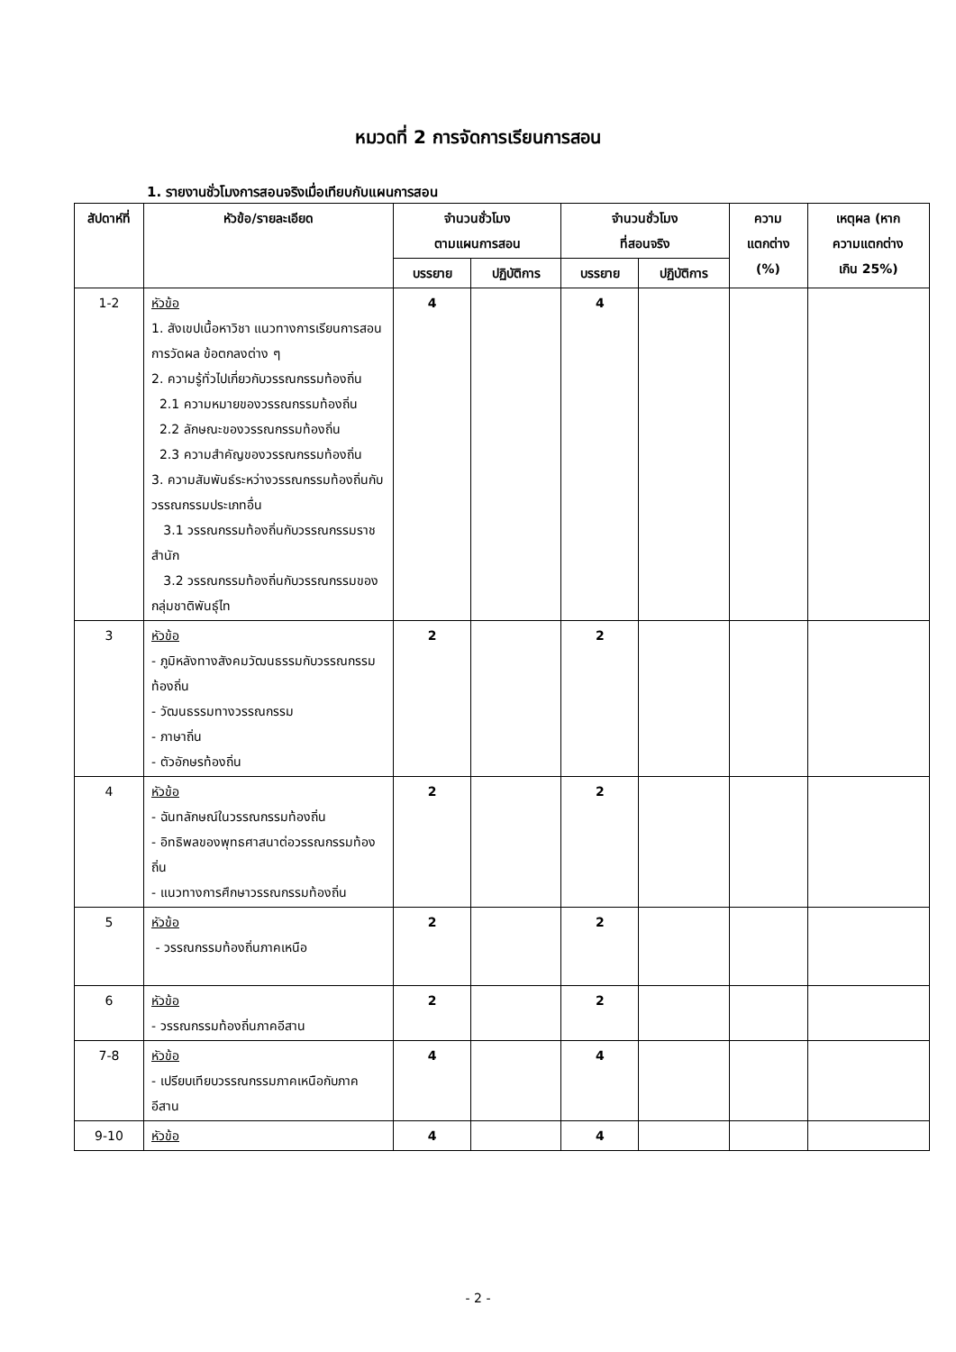หมวดที่ 2 การจัดการเรียนการสอน
1. รายงานชั่วโมงการสอนจริงเมื่อเทียบกับแผนการสอน
| สัปดาห์ที่ | หัวข้อ/รายละเอียด | จำนวนชั่วโมง ตามแผนการสอน | | จำนวนชั่วโมง ที่สอนจริง | | ความ แตกต่าง (%) | เหตุผล (หาก ความแตกต่าง เกิน 25%) |
| --- | --- | --- | --- | --- | --- | --- | --- |
| | | บรรยาย | ปฏิบัติการ | บรรยาย | ปฏิบัติการ | | |
| 1-2 | หัวข้อ 1. สังเขปเนื้อหาวิชา แนวทางการเรียนการสอน การวัดผล ข้อตกลงต่าง ๆ 2. ความรู้ทั่วไปเกี่ยวกับวรรณกรรมท้องถิ่น 2.1 ความหมายของวรรณกรรมท้องถิ่น 2.2 ลักษณะของวรรณกรรมท้องถิ่น 2.3 ความสำคัญของวรรณกรรมท้องถิ่น 3. ความสัมพันธ์ระหว่างวรรณกรรมท้องถิ่นกับวรรณกรรมประเภทอื่น 3.1 วรรณกรรมท้องถิ่นกับวรรณกรรมราชสำนัก 3.2 วรรณกรรมท้องถิ่นกับวรรณกรรมของกลุ่มชาติพันธุ์ไท | 4 | | 4 | | | |
| 3 | หัวข้อ - ภูมิหลังทางสังคมวัฒนธรรมกับวรรณกรรมท้องถิ่น - วัฒนธรรมทางวรรณกรรม - ภาษาถิ่น - ตัวอักษรท้องถิ่น | 2 | | 2 | | | |
| 4 | หัวข้อ - ฉันทลักษณ์ในวรรณกรรมท้องถิ่น - อิทธิพลของพุทธศาสนาต่อวรรณกรรมท้องถิ่น - แนวทางการศึกษาวรรณกรรมท้องถิ่น | 2 | | 2 | | | |
| 5 | หัวข้อ - วรรณกรรมท้องถิ่นภาคเหนือ | 2 | | 2 | | | |
| 6 | หัวข้อ - วรรณกรรมท้องถิ่นภาคอีสาน | 2 | | 2 | | | |
| 7-8 | หัวข้อ - เปรียบเทียบวรรณกรรมภาคเหนือกับภาคอีสาน | 4 | | 4 | | | |
| 9-10 | หัวข้อ | 4 | | 4 | | | |
- 2 -